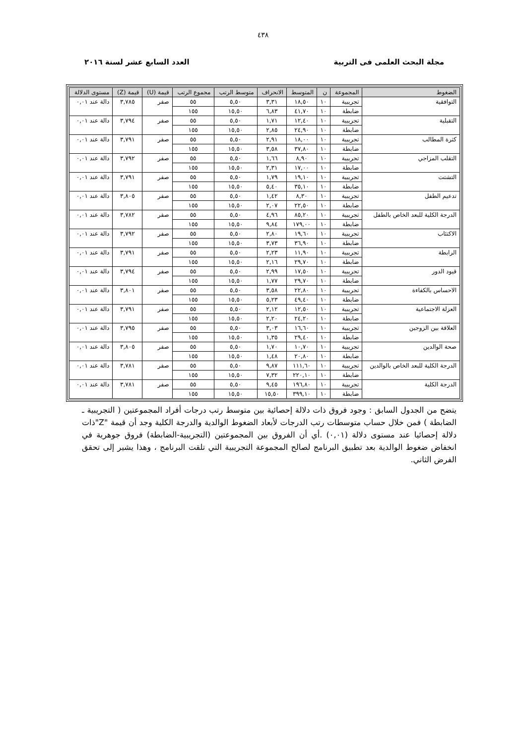٤٣٨
مجلة البحث العلمى فى التربية العدد السابع عشر لسنة ٢٠١٦
| الضغوط | المجموعة | ن | المتوسط | الانحراف | متوسط الرتب | مجموع الرتب | قيمة (U) | قيمة (Z) | مستوى الدلالة |
| --- | --- | --- | --- | --- | --- | --- | --- | --- | --- |
| التوافقية | تجريبية | ١٠ | ١٨,٥٠ | ٣,٣١ | ٥,٥٠ | ٥٥ | صفر | ٣,٧٨٥ | دالة عند ٠,٠١ |
| | ضابطة | ١٠ | ٤١,٧٠ | ٦,٨٣ | ١٥,٥٠ | ١٥٥ | | | |
| التقبلية | تجريبية | ١٠ | ١٢,٤٠ | ١,٧١ | ٥,٥٠ | ٥٥ | صفر | ٣,٧٩٤ | دالة عند ٠,٠١ |
| | ضابطة | ١٠ | ٢٤,٩٠ | ٢,٨٥ | ١٥,٥٠ | ١٥٥ | | | |
| كثرة المطالب | تجريبية | ١٠ | ١٨,٠٠ | ٢,٩١ | ٥,٥٠ | ٥٥ | صفر | ٣,٧٩١ | دالة عند ٠,٠١ |
| | ضابطة | ١٠ | ٣٧,٨٠ | ٣,٥٨ | ١٥,٥٠ | ١٥٥ | | | |
| التقلب المزاجي | تجريبية | ١٠ | ٨,٩٠ | ١,٦٦ | ٥,٥٠ | ٥٥ | صفر | ٣,٧٩٢ | دالة عند ٠,٠١ |
| | ضابطة | ١٠ | ١٧,٠٠ | ٢,٣١ | ١٥,٥٠ | ١٥٥ | | | |
| التشتت | تجريبية | ١٠ | ١٩,١٠ | ١,٧٩ | ٥,٥٠ | ٥٥ | صفر | ٣,٧٩١ | دالة عند ٠,٠١ |
| | ضابطة | ١٠ | ٣٥,١٠ | ٥,٤٠ | ١٥,٥٠ | ١٥٥ | | | |
| تدعيم الطفل | تجريبية | ١٠ | ٨,٣٠ | ١,٤٢ | ٥,٥٠ | ٥٥ | صفر | ٣,٨٠٥ | دالة عند ٠,٠١ |
| | ضابطة | ١٠ | ٢٢,٥٠ | ٢,٠٧ | ١٥,٥٠ | ١٥٥ | | | |
| الدرجة الكلية للبعد الخاص بالطفل | تجريبية | ١٠ | ٨٥,٢٠ | ٤,٩٦ | ٥,٥٠ | ٥٥ | صفر | ٣,٧٨٢ | دالة عند ٠,٠١ |
| | ضابطة | ١٠ | ١٧٩,٠٠ | ٩,٨٤ | ١٥,٥٠ | ١٥٥ | | | |
| الاكتئاب | تجريبية | ١٠ | ١٩,٦٠ | ٢,٨٠ | ٥,٥٠ | ٥٥ | صفر | ٣,٧٩٢ | دالة عند ٠,٠١ |
| | ضابطة | ١٠ | ٣٦,٩٠ | ٣,٧٣ | ١٥,٥٠ | ١٥٥ | | | |
| الرابطة | تجريبية | ١٠ | ١١,٩٠ | ٢,٢٣ | ٥,٥٠ | ٥٥ | صفر | ٣,٧٩١ | دالة عند ٠,٠١ |
| | ضابطة | ١٠ | ٢٩,٧٠ | ٢,١٦ | ١٥,٥٠ | ١٥٥ | | | |
| قيود الدور | تجريبية | ١٠ | ١٧,٥٠ | ٢,٩٩ | ٥,٥٠ | ٥٥ | صفر | ٣,٧٩٤ | دالة عند ٠,٠١ |
| | ضابطة | ١٠ | ٢٩,٧٠ | ١,٧٧ | ١٥,٥٠ | ١٥٥ | | | |
| الاحساس بالكفاءة | تجريبية | ١٠ | ٢٢,٨٠ | ٣,٥٨ | ٥,٥٠ | ٥٥ | صفر | ٣,٨٠١ | دالة عند ٠,٠١ |
| | ضابطة | ١٠ | ٤٩,٤٠ | ٥,٢٣ | ١٥,٥٠ | ١٥٥ | | | |
| العزلة الاجتماعية | تجريبية | ١٠ | ١٢,٥٠ | ٢,١٢ | ٥,٥٠ | ٥٥ | صفر | ٣,٧٩١ | دالة عند ٠,٠١ |
| | ضابطة | ١٠ | ٢٤,٢٠ | ٢,٢٠ | ١٥,٥٠ | ١٥٥ | | | |
| العلاقة بين الزوجين | تجريبية | ١٠ | ١٦,٦٠ | ٣,٠٣ | ٥,٥٠ | ٥٥ | صفر | ٣,٧٩٥ | دالة عند ٠,٠١ |
| | ضابطة | ١٠ | ٢٩,٤٠ | ١,٣٥ | ١٥,٥٠ | ١٥٥ | | | |
| صحة الوالدين | تجريبية | ١٠ | ١٠,٧٠ | ١,٧٠ | ٥,٥٠ | ٥٥ | صفر | ٣,٨٠٥ | دالة عند ٠,٠١ |
| | ضابطة | ١٠ | ٢٠,٨٠ | ١,٤٨ | ١٥,٥٠ | ١٥٥ | | | |
| الدرجة الكلية للبعد الخاص بالوالدين | تجريبية | ١٠ | ١١١,٦٠ | ٩,٨٧ | ٥,٥٠ | ٥٥ | صفر | ٣,٧٨١ | دالة عند ٠,٠١ |
| | ضابطة | ١٠ | ٢٢٠,١٠ | ٧,٣٢ | ١٥,٥٠ | ١٥٥ | | | |
| الدرجة الكلية | تجريبية | ١٠ | ١٩٦,٨٠ | ٩,٤٥ | ٥,٥٠ | ٥٥ | صفر | ٣,٧٨١ | دالة عند ٠,٠١ |
| | ضابطة | ١٠ | ٣٩٩,١٠ | ١٥,٥٠ | ١٥,٥٠ | ١٥٥ | | | |
يتضح من الجدول السابق : وجود فروق ذات دلالة إحصائية بين متوسط رتب درجات أفراد المجموعتين ( التجريبية ـ الضابطة ) فمن خلال حساب متوسطات رتب الدرجات لأبعاد الضغوط الوالدية والدرجة الكلية وجد أن قيمة "Z"ذات دلالة إحصائيا عند مستوى دلالة (٠,٠١) .أي أن الفروق بين المجموعتين (التجريبية-الضابطة) فروق جوهرية في انخفاض ضغوط الوالدية بعد تطبيق البرنامج لصالح المجموعة التجريبية التي تلقت البرنامج ، وهذا يشير إلى تحقق الفرض الثاني.